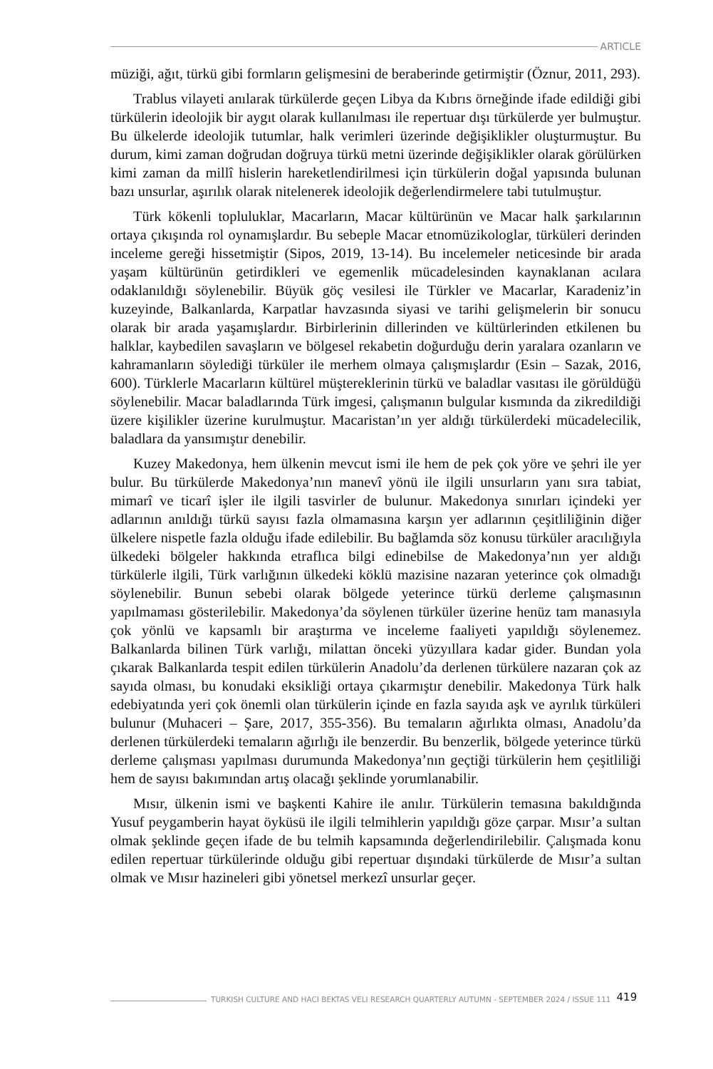ARTICLE
müziği, ağıt, türkü gibi formların gelişmesini de beraberinde getirmiştir (Öznur, 2011, 293).
Trablus vilayeti anılarak türkülerde geçen Libya da Kıbrıs örneğinde ifade edildiği gibi türkülerin ideolojik bir aygıt olarak kullanılması ile repertuar dışı türkülerde yer bulmuştur. Bu ülkelerde ideolojik tutumlar, halk verimleri üzerinde değişiklikler oluşturmuştur. Bu durum, kimi zaman doğrudan doğruya türkü metni üzerinde değişiklikler olarak görülürken kimi zaman da millî hislerin hareketlendirilmesi için türkülerin doğal yapısında bulunan bazı unsurlar, aşırılık olarak nitelenerek ideolojik değerlendirmelere tabi tutulmuştur.
Türk kökenli topluluklar, Macarların, Macar kültürünün ve Macar halk şarkılarının ortaya çıkışında rol oynamışlardır. Bu sebeple Macar etnomüzikologlar, türküleri derinden inceleme gereği hissetmiştir (Sipos, 2019, 13-14). Bu incelemeler neticesinde bir arada yaşam kültürünün getirdikleri ve egemenlik mücadelesinden kaynaklanan acılara odaklanıldığı söylenebilir. Büyük göç vesilesi ile Türkler ve Macarlar, Karadeniz’in kuzeyinde, Balkanlarda, Karpatlar havzasında siyasi ve tarihi gelişmelerin bir sonucu olarak bir arada yaşamışlardır. Birbirlerinin dillerinden ve kültürlerinden etkilenen bu halklar, kaybedilen savaşların ve bölgesel rekabetin doğurduğu derin yaralara ozanların ve kahramanların söylediği türküler ile merhem olmaya çalışmışlardır (Esin – Sazak, 2016, 600). Türklerle Macarların kültürel müştereklerinin türkü ve baladlar vasıtası ile görüldüğü söylenebilir. Macar baladlarında Türk imgesi, çalışmanın bulgular kısmında da zikredildiği üzere kişilikler üzerine kurulmuştur. Macaristan’ın yer aldığı türkülerdeki mücadelecilik, baladlara da yansımıştır denebilir.
Kuzey Makedonya, hem ülkenin mevcut ismi ile hem de pek çok yöre ve şehri ile yer bulur. Bu türkülerde Makedonya’nın manevî yönü ile ilgili unsurların yanı sıra tabiat, mimarî ve ticarî işler ile ilgili tasvirler de bulunur. Makedonya sınırları içindeki yer adlarının anıldığı türkü sayısı fazla olmamasına karşın yer adlarının çeşitliliğinin diğer ülkelere nispetle fazla olduğu ifade edilebilir. Bu bağlamda söz konusu türküler aracılığıyla ülkedeki bölgeler hakkında etraflıca bilgi edinebilse de Makedonya’nın yer aldığı türkülerle ilgili, Türk varlığının ülkedeki köklü mazisine nazaran yeterince çok olmadığı söylenebilir. Bunun sebebi olarak bölgede yeterince türkü derleme çalışmasının yapılmaması gösterilebilir. Makedonya’da söylenen türküler üzerine henüz tam manasıyla çok yönlü ve kapsamlı bir araştırma ve inceleme faaliyeti yapıldığı söylenemez. Balkanlarda bilinen Türk varlığı, milattan önceki yüzyıllara kadar gider. Bundan yola çıkarak Balkanlarda tespit edilen türkülerin Anadolu’da derlenen türkülere nazaran çok az sayıda olması, bu konudaki eksikliği ortaya çıkarmıştır denebilir. Makedonya Türk halk edebiyatında yeri çok önemli olan türkülerin içinde en fazla sayıda aşk ve ayrılık türküleri bulunur (Muhaceri – Şare, 2017, 355-356). Bu temaların ağırlıkta olması, Anadolu’da derlenen türkülerdeki temaların ağırlığı ile benzerdir. Bu benzerlik, bölgede yeterince türkü derleme çalışması yapılması durumunda Makedonya’nın geçtiği türkülerin hem çeşitliliği hem de sayısı bakımından artış olacağı şeklinde yorumlanabilir.
Mısır, ülkenin ismi ve başkenti Kahire ile anılır. Türkülerin temasına bakıldığında Yusuf peygamberin hayat öyküsü ile ilgili telmihlerin yapıldığı göze çarpar. Mısır’a sultan olmak şeklinde geçen ifade de bu telmih kapsamında değerlendirilebilir. Çalışmada konu edilen repertuar türkülerinde olduğu gibi repertuar dışındaki türkülerde de Mısır’a sultan olmak ve Mısır hazineleri gibi yönetsel merkezî unsurlar geçer.
TURKISH CULTURE AND HACI BEKTAS VELI RESEARCH QUARTERLY AUTUMN - SEPTEMBER 2024 / ISSUE 111 419